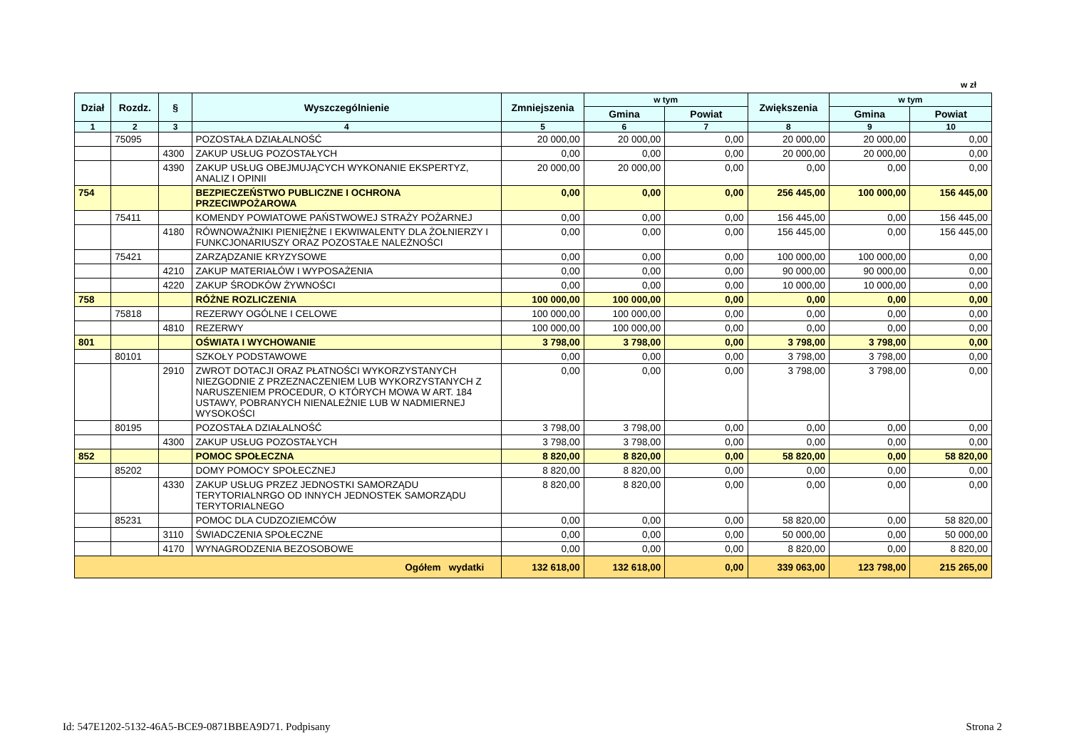w zł
| Dział | Rozdz. | § | Wyszczególnienie | Zmniejszenia | w tym | | Zwiększenia | w tym | |
| --- | --- | --- | --- | --- | --- | --- | --- | --- | --- |
| | | | | | Gmina | Powiat | | Gmina | Powiat |
| 1 | 2 | 3 | 4 | 5 | 6 | 7 | 8 | 9 | 10 |
| | 75095 | | POZOSTAŁA DZIAŁALNOŚĆ | 20 000,00 | 20 000,00 | 0,00 | 20 000,00 | 20 000,00 | 0,00 |
| | | 4300 | ZAKUP USŁUG POZOSTAŁYCH | 0,00 | 0,00 | 0,00 | 20 000,00 | 20 000,00 | 0,00 |
| | | 4390 | ZAKUP USŁUG OBEJMUJĄCYCH WYKONANIE EKSPERTYZ, ANALIZ I OPINII | 20 000,00 | 20 000,00 | 0,00 | 0,00 | 0,00 | 0,00 |
| 754 | | | BEZPIECZEŃSTWO PUBLICZNE I OCHRONA PRZECIWPOŻAROWA | 0,00 | 0,00 | 0,00 | 256 445,00 | 100 000,00 | 156 445,00 |
| | 75411 | | KOMENDY POWIATOWE PAŃSTWOWEJ STRAŻY POŻARNEJ | 0,00 | 0,00 | 0,00 | 156 445,00 | 0,00 | 156 445,00 |
| | | 4180 | RÓWNOWAŻNIKI PIENIĘŻNE I EKWIWALENTY DLA ŻOŁNIERZY I FUNKCJONARIUSZY ORAZ POZOSTAŁE NALEŻNOŚCI | 0,00 | 0,00 | 0,00 | 156 445,00 | 0,00 | 156 445,00 |
| | 75421 | | ZARZĄDZANIE KRYZYSOWE | 0,00 | 0,00 | 0,00 | 100 000,00 | 100 000,00 | 0,00 |
| | | 4210 | ZAKUP MATERIAŁÓW I WYPOSAŻENIA | 0,00 | 0,00 | 0,00 | 90 000,00 | 90 000,00 | 0,00 |
| | | 4220 | ZAKUP ŚRODKÓW ŻYWNOŚCI | 0,00 | 0,00 | 0,00 | 10 000,00 | 10 000,00 | 0,00 |
| 758 | | | RÓŻNE ROZLICZENIA | 100 000,00 | 100 000,00 | 0,00 | 0,00 | 0,00 | 0,00 |
| | 75818 | | REZERWY OGÓLNE I CELOWE | 100 000,00 | 100 000,00 | 0,00 | 0,00 | 0,00 | 0,00 |
| | | 4810 | REZERWY | 100 000,00 | 100 000,00 | 0,00 | 0,00 | 0,00 | 0,00 |
| 801 | | | OŚWIATA I WYCHOWANIE | 3 798,00 | 3 798,00 | 0,00 | 3 798,00 | 3 798,00 | 0,00 |
| | 80101 | | SZKOŁY PODSTAWOWE | 0,00 | 0,00 | 0,00 | 3 798,00 | 3 798,00 | 0,00 |
| | | 2910 | ZWROT DOTACJI ORAZ PŁATNOŚCI WYKORZYSTANYCH NIEZGODNIE Z PRZEZNACZENIEM LUB WYKORZYSTANYCH Z NARUSZENIEM PROCEDUR, O KTÓRYCH MOWA W ART. 184 USTAWY, POBRANYCH NIENALEŻNIE LUB W NADMIERNEJ WYSOKOŚCI | 0,00 | 0,00 | 0,00 | 3 798,00 | 3 798,00 | 0,00 |
| | 80195 | | POZOSTAŁA DZIAŁALNOŚĆ | 3 798,00 | 3 798,00 | 0,00 | 0,00 | 0,00 | 0,00 |
| | | 4300 | ZAKUP USŁUG POZOSTAŁYCH | 3 798,00 | 3 798,00 | 0,00 | 0,00 | 0,00 | 0,00 |
| 852 | | | POMOC SPOŁECZNA | 8 820,00 | 8 820,00 | 0,00 | 58 820,00 | 0,00 | 58 820,00 |
| | 85202 | | DOMY POMOCY SPOŁECZNEJ | 8 820,00 | 8 820,00 | 0,00 | 0,00 | 0,00 | 0,00 |
| | | 4330 | ZAKUP USŁUG PRZEZ JEDNOSTKI SAMORZĄDU TERYTORIALNRGO OD INNYCH JEDNOSTEK SAMORZĄDU TERYTORIALNEGO | 8 820,00 | 8 820,00 | 0,00 | 0,00 | 0,00 | 0,00 |
| | 85231 | | POMOC DLA CUDZOZIEMCÓW | 0,00 | 0,00 | 0,00 | 58 820,00 | 0,00 | 58 820,00 |
| | | 3110 | ŚWIADCZENIA SPOŁECZNE | 0,00 | 0,00 | 0,00 | 50 000,00 | 0,00 | 50 000,00 |
| | | 4170 | WYNAGRODZENIA BEZOSOBOWE | 0,00 | 0,00 | 0,00 | 8 820,00 | 0,00 | 8 820,00 |
| Ogółem wydatki | | | | 132 618,00 | 132 618,00 | 0,00 | 339 063,00 | 123 798,00 | 215 265,00 |
Id: 547E1202-5132-46A5-BCE9-0871BBEA9D71. Podpisany Strona 2